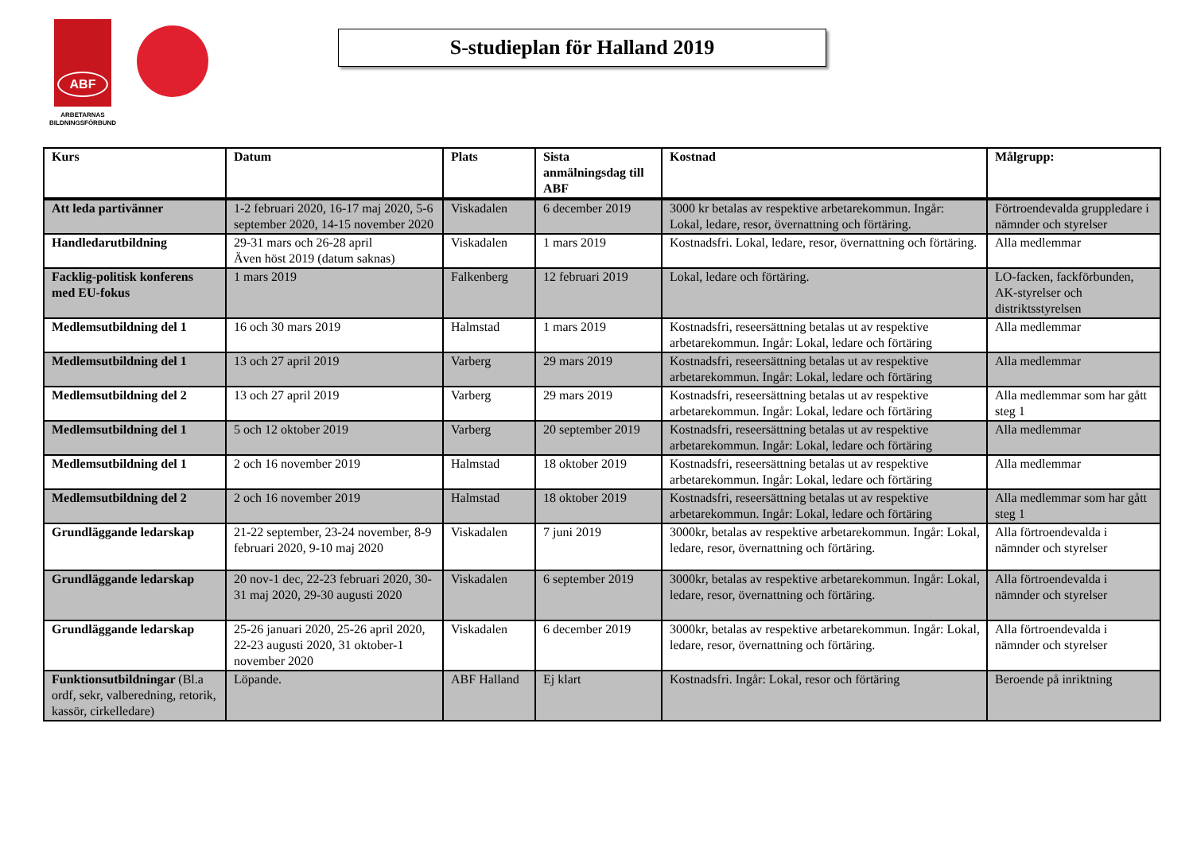ABF
ARBETARNAS
BILDNINGSFÖRBUND
S-studieplan för Halland 2019
| Kurs | Datum | Plats | Sista anmälningsdag till ABF | Kostnad | Målgrupp: |
| --- | --- | --- | --- | --- | --- |
| Att leda partivänner | 1-2 februari 2020, 16-17 maj 2020, 5-6 september 2020, 14-15 november 2020 | Viskadalen | 6 december 2019 | 3000 kr betalas av respektive arbetarekommun. Ingår: Lokal, ledare, resor, övernattning och förtäring. | Förtroendevalda gruppledare i nämnder och styrelser |
| Handledarutbildning | 29-31 mars och 26-28 april Även höst 2019 (datum saknas) | Viskadalen | 1 mars 2019 | Kostnadsfri. Lokal, ledare, resor, övernattning och förtäring. | Alla medlemmar |
| Facklig-politisk konferens med EU-fokus | 1 mars 2019 | Falkenberg | 12 februari 2019 | Lokal, ledare och förtäring. | LO-facken, fackförbunden, AK-styrelser och distriktsstyrelsen |
| Medlemsutbildning del 1 | 16 och 30 mars 2019 | Halmstad | 1 mars 2019 | Kostnadsfri, reseersättning betalas ut av respektive arbetarekommun. Ingår: Lokal, ledare och förtäring | Alla medlemmar |
| Medlemsutbildning del 1 | 13 och 27 april 2019 | Varberg | 29 mars 2019 | Kostnadsfri, reseersättning betalas ut av respektive arbetarekommun. Ingår: Lokal, ledare och förtäring | Alla medlemmar |
| Medlemsutbildning del 2 | 13 och 27 april 2019 | Varberg | 29 mars 2019 | Kostnadsfri, reseersättning betalas ut av respektive arbetarekommun. Ingår: Lokal, ledare och förtäring | Alla medlemmar som har gått steg 1 |
| Medlemsutbildning del 1 | 5 och 12 oktober 2019 | Varberg | 20 september 2019 | Kostnadsfri, reseersättning betalas ut av respektive arbetarekommun. Ingår: Lokal, ledare och förtäring | Alla medlemmar |
| Medlemsutbildning del 1 | 2 och 16 november 2019 | Halmstad | 18 oktober 2019 | Kostnadsfri, reseersättning betalas ut av respektive arbetarekommun. Ingår: Lokal, ledare och förtäring | Alla medlemmar |
| Medlemsutbildning del 2 | 2 och 16 november 2019 | Halmstad | 18 oktober 2019 | Kostnadsfri, reseersättning betalas ut av respektive arbetarekommun. Ingår: Lokal, ledare och förtäring | Alla medlemmar som har gått steg 1 |
| Grundläggande ledarskap | 21-22 september, 23-24 november, 8-9 februari 2020, 9-10 maj 2020 | Viskadalen | 7 juni 2019 | 3000kr, betalas av respektive arbetarekommun. Ingår: Lokal, ledare, resor, övernattning och förtäring. | Alla förtroendevalda i nämnder och styrelser |
| Grundläggande ledarskap | 20 nov-1 dec, 22-23 februari 2020, 30-31 maj 2020, 29-30 augusti 2020 | Viskadalen | 6 september 2019 | 3000kr, betalas av respektive arbetarekommun. Ingår: Lokal, ledare, resor, övernattning och förtäring. | Alla förtroendevalda i nämnder och styrelser |
| Grundläggande ledarskap | 25-26 januari 2020, 25-26 april 2020, 22-23 augusti 2020, 31 oktober-1 november 2020 | Viskadalen | 6 december 2019 | 3000kr, betalas av respektive arbetarekommun. Ingår: Lokal, ledare, resor, övernattning och förtäring. | Alla förtroendevalda i nämnder och styrelser |
| Funktionsutbildningar (Bl.a ordf, sekr, valberedning, retorik, kassör, cirkelledare) | Löpande. | ABF Halland | Ej klart | Kostnadsfri. Ingår: Lokal, resor och förtäring | Beroende på inriktning |